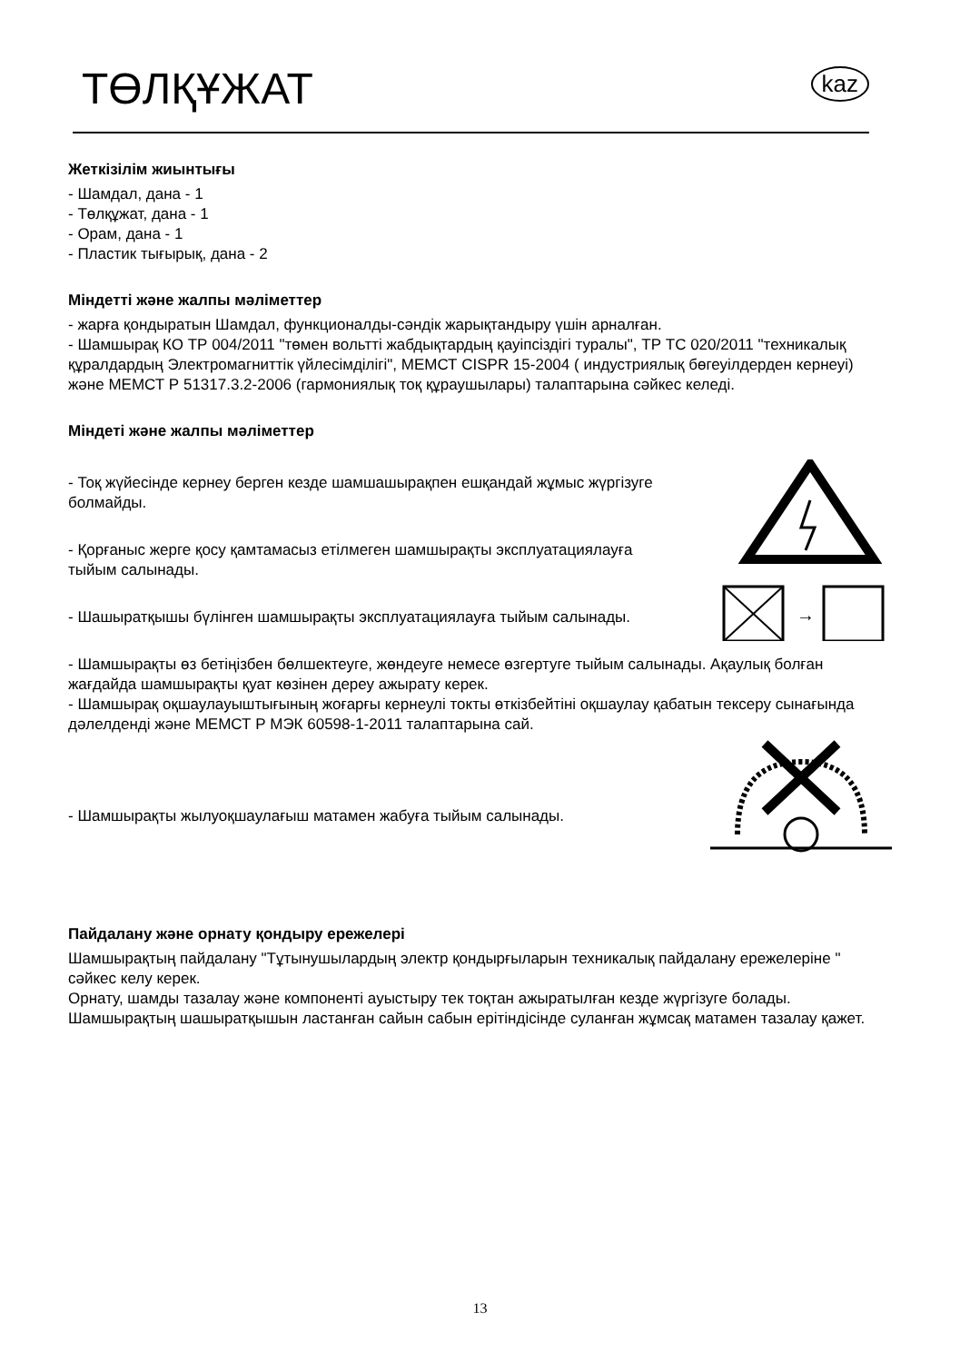ТӨЛҚҰЖАТ
kaz
Жеткізілім жиынтығы
- Шамдал, дана - 1
- Төлқұжат, дана - 1
- Орам, дана - 1
- Пластик тығырық, дана - 2
Міндетті және жалпы мәліметтер
- жарға қондыратын Шамдал, функционалды-сәндік жарықтандыру үшін арналған.
- Шамшырақ КО ТР 004/2011 "төмен вольтті жабдықтардың қауіпсіздігі туралы", ТР ТС 020/2011 "техникалық құралдардың Электромагниттік үйлесімділігі", МЕМСТ CISPR 15-2004 ( индустриялық бөгеуілдерден кернеуі) және МЕМСТ Р 51317.3.2-2006 (гармониялық тоқ құраушылары) талаптарына сәйкес келеді.
Міндеті және жалпы мәліметтер
- Тоқ жүйесінде кернеу берген кезде шамшашырақпен ешқандай жұмыс жүргізуге болмайды.
- Қорғаныс жерге қосу қамтамасыз етілмеген шамшырақты эксплуатациялауға тыйым салынады.
- Шашыратқышы бүлінген шамшырақты эксплуатациялауға тыйым салынады.
→
- Шамшырақты өз бетіңізбен бөлшектеуге, жөндеуге немесе өзгертуге тыйым салынады. Ақаулық болған жағдайда шамшырақты қуат көзінен дереу ажырату керек.
- Шамшырақ оқшаулауыштығының жоғарғы кернеулі токты өткізбейтіні оқшаулау қабатын тексеру сынағында дәлелденді және МЕМСТ Р МЭК 60598-1-2011 талаптарына сай.
- Шамшырақты жылуоқшаулағыш матамен жабуға тыйым салынады.
Пайдалану және орнату қондыру ережелері
Шамшырақтың пайдалану "Тұтынушылардың электр қондырғыларын техникалық пайдалану ережелеріне " сәйкес келу керек.
Орнату, шамды тазалау және компоненті ауыстыру тек тоқтан ажыратылған кезде жүргізуге болады. Шамшырақтың шашыратқышын ластанған сайын сабын ерітіндісінде суланған жұмсақ матамен тазалау қажет.
13